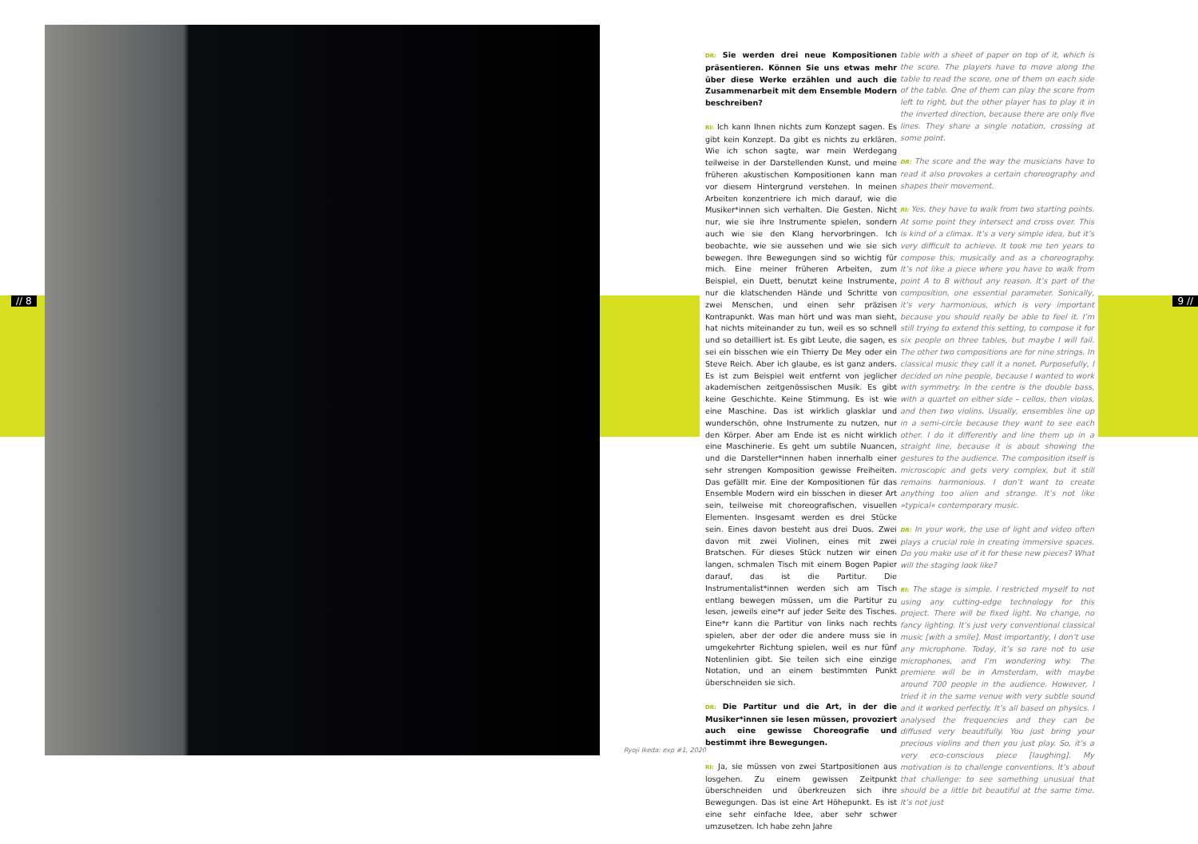// 8 9 //
DR: Sie werden drei neue Kompositionen präsentieren. Können Sie uns etwas mehr über diese Werke erzählen und auch die Zusammenarbeit mit dem Ensemble Modern beschreiben?
RI: Ich kann Ihnen nichts zum Konzept sagen. Es gibt kein Konzept. Da gibt es nichts zu erklären. Wie ich schon sagte, war mein Werdegang teilweise in der Darstellenden Kunst, und meine früheren akustischen Kompositionen kann man vor diesem Hintergrund verstehen. In meinen Arbeiten konzentriere ich mich darauf, wie die Musiker*innen sich verhalten. Die Gesten. Nicht nur, wie sie ihre Instrumente spielen, sondern auch wie sie den Klang hervorbringen. Ich beobachte, wie sie aussehen und wie sie sich bewegen. Ihre Bewegungen sind so wichtig für mich. Eine meiner früheren Arbeiten, zum Beispiel, ein Duett, benutzt keine Instrumente, nur die klatschenden Hände und Schritte von zwei Menschen, und einen sehr präzisen Kontrapunkt. Was man hört und was man sieht, hat nichts miteinander zu tun, weil es so schnell und so detailliert ist. Es gibt Leute, die sagen, es sei ein bisschen wie ein Thierry De Mey oder ein Steve Reich. Aber ich glaube, es ist ganz anders. Es ist zum Beispiel weit entfernt von jeglicher akademischen zeitgenössischen Musik. Es gibt keine Geschichte. Keine Stimmung. Es ist wie eine Maschine. Das ist wirklich glasklar und wunderschön, ohne Instrumente zu nutzen, nur den Körper. Aber am Ende ist es nicht wirklich eine Maschinerie. Es geht um subtile Nuancen, und die Darsteller*innen haben innerhalb einer sehr strengen Komposition gewisse Freiheiten. Das gefällt mir. Eine der Kompositionen für das Ensemble Modern wird ein bisschen in dieser Art sein, teilweise mit choreografischen, visuellen Elementen. Insgesamt werden es drei Stücke sein. Eines davon besteht aus drei Duos. Zwei davon mit zwei Violinen, eines mit zwei Bratschen. Für dieses Stück nutzen wir einen langen, schmalen Tisch mit einem Bogen Papier darauf, das ist die Partitur. Die Instrumentalist*innen werden sich am Tisch entlang bewegen müssen, um die Partitur zu lesen, jeweils eine*r auf jeder Seite des Tisches. Eine*r kann die Partitur von links nach rechts spielen, aber der oder die andere muss sie in umgekehrter Richtung spielen, weil es nur fünf Notenlinien gibt. Sie teilen sich eine einzige Notation, und an einem bestimmten Punkt überschneiden sie sich.
DR: Die Partitur und die Art, in der die Musiker*innen sie lesen müssen, provoziert auch eine gewisse Choreografie und bestimmt ihre Bewegungen.
RI: Ja, sie müssen von zwei Startpositionen aus losgehen. Zu einem gewissen Zeitpunkt überschneiden und überkreuzen sich ihre Bewegungen. Das ist eine Art Höhepunkt. Es ist eine sehr einfache Idee, aber sehr schwer umzusetzen. Ich habe zehn Jahre
table with a sheet of paper on top of it, which is the score. The players have to move along the table to read the score, one of them on each side of the table. One of them can play the score from left to right, but the other player has to play it in the inverted direction, because there are only five lines. They share a single notation, crossing at some point.
DR: The score and the way the musicians have to read it also provokes a certain choreography and shapes their movement.
RI: Yes, they have to walk from two starting points. At some point they intersect and cross over. This is kind of a climax. It’s a very simple idea, but it’s very difficult to achieve. It took me ten years to compose this, musically and as a choreography. It’s not like a piece where you have to walk from point A to B without any reason. It’s part of the composition, one essential parameter. Sonically, it’s very harmonious, which is very important because you should really be able to feel it. I’m still trying to extend this setting, to compose it for six people on three tables, but maybe I will fail. The other two compositions are for nine strings. In classical music they call it a nonet. Purposefully, I decided on nine people, because I wanted to work with symmetry. In the centre is the double bass, with a quartet on either side – cellos, then violas, and then two violins. Usually, ensembles line up in a semi-circle because they want to see each other. I do it differently and line them up in a straight line, because it is about showing the gestures to the audience. The composition itself is microscopic and gets very complex, but it still remains harmonious. I don’t want to create anything too alien and strange. It’s not like »typical« contemporary music.
DR: In your work, the use of light and video often plays a crucial role in creating immersive spaces. Do you make use of it for these new pieces? What will the staging look like?
RI: The stage is simple. I restricted myself to not using any cutting-edge technology for this project. There will be fixed light. No change, no fancy lighting. It’s just very conventional classical music [with a smile]. Most importantly, I don’t use any microphone. Today, it’s so rare not to use microphones, and I’m wondering why. The premiere will be in Amsterdam, with maybe around 700 people in the audience. However, I tried it in the same venue with very subtle sound and it worked perfectly. It’s all based on physics. I analysed the frequencies and they can be diffused very beautifully. You just bring your precious violins and then you just play. So, it’s a very eco-conscious piece [laughing]. My motivation is to challenge conventions. It’s about that challenge: to see something unusual that should be a little bit beautiful at the same time. It’s not just
Ryoji Ikeda: exp #1, 2020